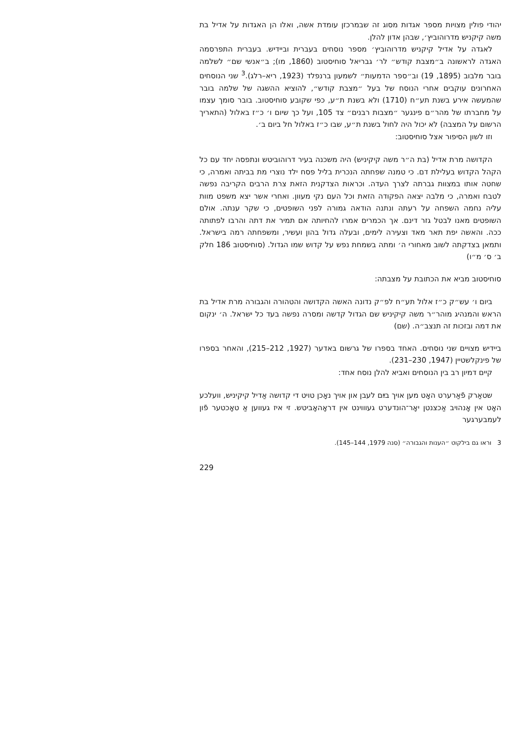יהודי פולין מצויות מספר אגדות מסוג זה שבמרכזן עומדת אשה, ואלו הן האגדות על אדיל בת משה קיקניש מדרוהוביץ׳, שבהן אדון להלן.
לאגדה על אדיל קיקניש מדרוהוביץ׳ מספר נוסחים בעברית וביידיש. בעברית התפרסמה האגדה לראשונה ב״מצבת קודש״ לר׳ גבריאל סוחיסטוב (1860, מו); ב״אנשי שם״ לשלמה בובר מלבוב (1895, 19) וב״ספר הדמעות״ לשמעון ברנפלד (1923, ריא–רלג).<sup>3</sup> שני הנוסחים האחרונים עוקבים אחרי הנוסח של בעל ״מצבת קודש״, להוציא ההשגה של שלמה בובר שהמעשה אירע בשנת תע״ח (1710) ולא בשנת ת״ע, כפי שקובע סוחיסטוב. בובר סומך עצמו על מחברתו של מהר״ם פינגער ״מצבות רבנים״ צד 105, ועל כך שיום ו׳ כ״ז באלול (התאריך הרשום על המצבה) לא יכול היה לחול בשנת ת״ע, שבו כ״ז באלול חל ביום ב׳.
וזו לשון הסיפור אצל סוחיסטוב:
הקדושה מרת אדיל (בת ה״ר משה קיקיניש) היה משכנה בעיר דרוהוביטש ונתפסה יחד עם כל הקהל הקדוש בעלילת דם. כי טמנה שפחתה הנכרית בליל פסח ילד נוצרי מת בביתה ואמרה, כי שחטה אותו במצוות גברתה לצרך העדה. וכראות הצדקנית הזאת צרת הרבים הקריבה נפשה לטבח ואמרה, כי מלבה יצאה הפקודה הזאת וכל העם נקי מעוון. ואחרי אשר יצא משפט מוות עליה נחמה השפחה על רעתה ונתנה הודאה גמורה לפני השופטים, כי שקר ענתה. אולם השופטים מאנו לבטל גזר דינם. אך הכמרים אמרו להחיותה אם תמיר את דתה והרבו לפתותה ככה. והאשה יפת תאר מאד וצעירה לימים, ובעלה גדול בהון ועשיר, ומשפחתה רמה בישראל. ותמאן בצדקתה לשוב מאחורי ה׳ ומתה בשמחת נפש על קדוש שמו הגדול. (סוחיסטוב 186 חלק ב׳ ס׳ מ״ו)
סוחיסטוב מביא את הכתובת על מצבתה:
ביום ו׳ עש״ק כ״ז אלול תע״ח לפ״ק נדונה האשה הקדושה והטהורה והגבורה מרת אדיל בת הראש והמנהיג מוהר״ר משה קיקיניש שם הגדול קדשה ומסרה נפשה בעד כל ישראל. ה׳ ינקום את דמה ובזכות זה תנצב״ה. (שם)
ביידיש מצויים שני נוסחים. האחד בספרו של גרשום באדער (1927, 212–215), והאחר בספרו של פינקלשטיין (1947, 230–231).
קיים דמיון רב בין הנוסחים ואביא להלן נוסח אחד:
שטאַרק פֿאַרערט האָט מען אויך בײַם לעבן און אויך נאָכן טויט די קדושה אַדיל קיקיניש, וועלכע האָט אין אָנהויב אַכצנטן יאָר־הונדערט געוווינט אין דראָהאָביטש. זי איז געווען אַ טאָכטער פֿון לעמבערגער
3 וראו גם בילקוט ״הענות והגבורה״ (סנה 1979, 144–145).
229